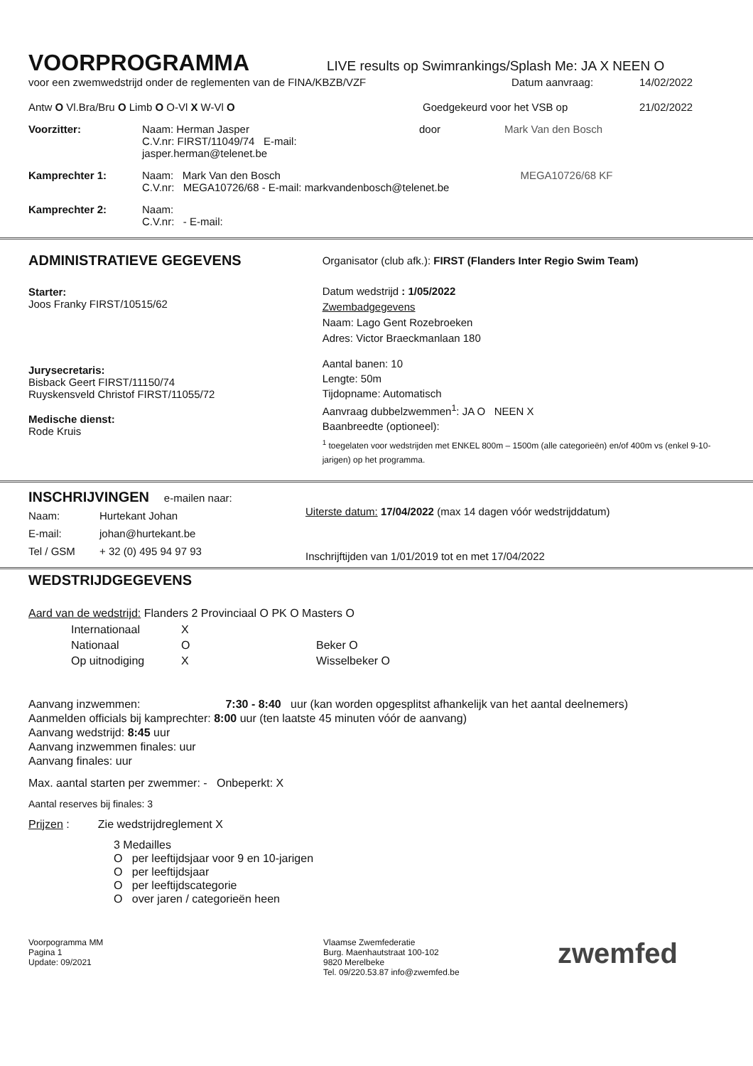VOORPROGRAMMA
LIVE results op Swimrankings/Splash Me: JA X NEEN O
voor een zwemwedstrijd onder de reglementen van de FINA/KBZB/VZF Datum aanvraag: 14/02/2022
Antw O Vl.Bra/Bru O Limb O O-Vl X W-Vl O Goedgekeurd voor het VSB op 21/02/2022
Voorzitter: Naam: Herman Jasper
C.V.nr: FIRST/11049/74 E-mail: jasper.herman@telenet.be
door Mark Van den Bosch
Kamprechter 1: Naam: Mark Van den Bosch
C.V.nr: MEGA10726/68 - E-mail: markvandenbosch@telenet.be
MEGA10726/68 KF
Kamprechter 2: Naam:
C.V.nr: - E-mail:
ADMINISTRATIEVE GEGEVENS
Starter:
Joos Franky FIRST/10515/62
Jurysecretaris:
Bisback Geert FIRST/11150/74
Ruyskensveld Christof FIRST/11055/72
Medische dienst:
Rode Kruis
Organisator (club afk.): FIRST (Flanders Inter Regio Swim Team)
Datum wedstrijd : 1/05/2022
Zwembadgegevens
Naam: Lago Gent Rozebroeken
Adres: Victor Braeckmanlaan 180
Aantal banen: 10
Lengte: 50m
Tijdopname: Automatisch
Aanvraag dubbelzwemmen<sup>1</sup>: JA O NEEN X
Baanbreedte (optioneel):
<sup>1</sup> toegelaten voor wedstrijden met ENKEL 800m – 1500m (alle categorieën) en/of 400m vs (enkel 9-10-jarigen) op het programma.
INSCHRIJVINGEN
e-mailen naar:
Naam: Hurtekant Johan
E-mail: johan@hurtekant.be
Tel / GSM + 32 (0) 495 94 97 93
Uiterste datum: 17/04/2022 (max 14 dagen vóór wedstrijddatum)
Inschrijftijden van 1/01/2019 tot en met 17/04/2022
WEDSTRIJDGEGEVENS
Aard van de wedstrijd: Flanders 2 Provinciaal O PK O Masters O
Internationaal X
Nationaal O Beker O
Op uitnodiging X Wisselbeker O
Aanvang inzwemmen: 7:30 - 8:40 uur (kan worden opgesplitst afhankelijk van het aantal deelnemers)
Aanmelden officials bij kamprechter: 8:00 uur (ten laatste 45 minuten vóór de aanvang)
Aanvang wedstrijd: 8:45 uur
Aanvang inzwemmen finales: uur
Aanvang finales: uur
Max. aantal starten per zwemmer: - Onbeperkt: X
Aantal reserves bij finales: 3
Prijzen : Zie wedstrijdreglement X
3 Medailles
O per leeftijdsjaar voor 9 en 10-jarigen
O per leeftijdsjaar
O per leeftijdscategorie
O over jaren / categorieën heen
Voorpogramma MM
Pagina 1
Update: 09/2021
Vlaamse Zwemfederatie
Burg. Maenhautstraat 100-102
9820 Merelbeke
Tel. 09/220.53.87 info@zwemfed.be
zwemfed